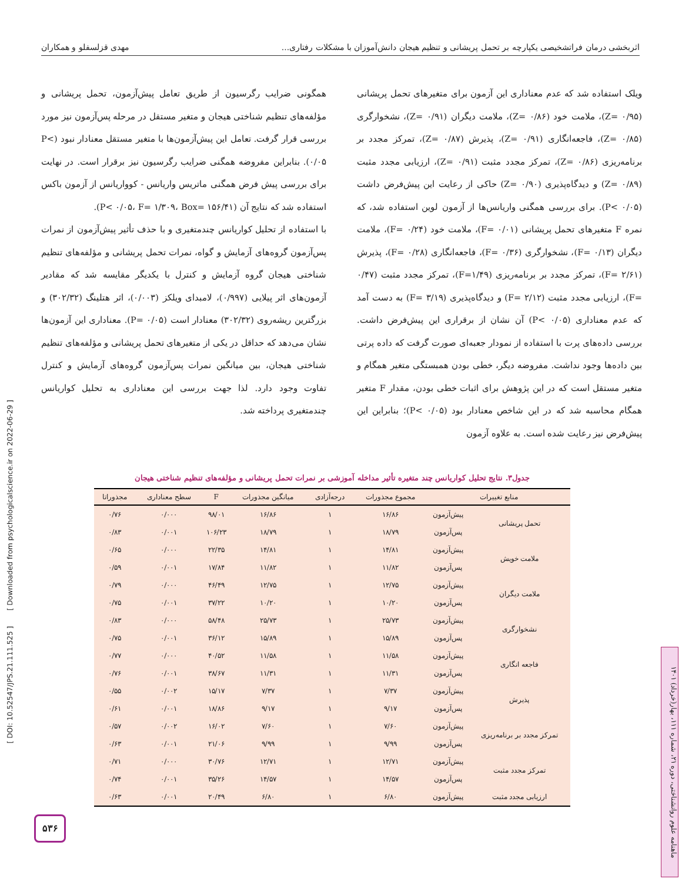اثربخشی درمان فراتشخیصی یکپارچه بر تحمل پریشانی و تنظیم هیجان دانش‌آموزان با مشکلات رفتاری... مهدی قزلسفلو و همکاران
ویلک استفاده شد که عدم معناداری این آزمون برای متغیرهای تحمل پریشانی (۰/۹۵ =Z)، ملامت خود (۰/۸۶ =Z)، ملامت دیگران (۰/۹۱ =Z)، نشخوارگری (۰/۸۵ =Z)، فاجعه‌انگاری (۰/۹۱ =Z)، پذیرش (۰/۸۷ =Z)، تمرکز مجدد بر برنامه‌ریزی (۰/۸۶ =Z)، تمرکز مجدد مثبت (۰/۹۱ =Z)، ارزیابی مجدد مثبت (۰/۸۹ =Z) و دیدگاه‌پذیری (۰/۹۰ =Z) حاکی از رعایت این پیش‌فرض داشت (P< ۰/۰۵). برای بررسی همگنی واریانس‌ها از آزمون لوین استفاده شد، که نمره F متغیرهای تحمل پریشانی (۰/۰۱ =F)، ملامت خود (۰/۲۴ =F)، ملامت دیگران (۰/۱۳ =F)، نشخوارگری (۰/۳۶ =F)، فاجعه‌انگاری (۰/۲۸ =F)، پذیرش (۲/۶۱ =F)، تمرکز مجدد بر برنامه‌ریزی (F=۱/۴۹)، تمرکز مجدد مثبت (۰/۴۷ =F)، ارزیابی مجدد مثبت (۲/۱۲ =F) و دیدگاه‌پذیری (۳/۱۹ =F) به دست آمد که عدم معناداری (P< ۰/۰۵) آن نشان از برقراری این پیش‌فرض داشت. بررسی داده‌های پرت با استفاده از نمودار جعبه‌ای صورت گرفت که داده پرتی بین داده‌ها وجود نداشت. مفروضه دیگر، خطی بودن همبستگی متغیر همگام و متغیر مستقل است که در این پژوهش برای اثبات خطی بودن، مقدار F متغیر همگام محاسبه شد که در این شاخص معنادار بود (P< ۰/۰۵)؛ بنابراین این پیش‌فرض نیز رعایت شده است. به علاوه آزمون
همگونی ضرایب رگرسیون از طریق تعامل پیش‌آزمون، تحمل پریشانی و مؤلفه‌های تنظیم شناختی هیجان و متغیر مستقل در مرحله پس‌آزمون نیز مورد بررسی قرار گرفت. تعامل این پیش‌آزمون‌ها با متغیر مستقل معنادار نبود (P< ۰/۰۵). بنابراین مفروضه همگنی ضرایب رگرسیون نیز برقرار است. در نهایت برای بررسی پیش فرض همگنی ماتریس واریانس - کوواریانس از آزمون باکس استفاده شد که نتایج آن (P< ۰/۰۵، F= ۱/۳۰۹، Box= ۱۵۶/۴۱).
با استفاده از تحلیل کواریانس چندمتغیری و با حذف تأثیر پیش‌آزمون از نمرات پس‌آزمون گروه‌های آزمایش و گواه، نمرات تحمل پریشانی و مؤلفه‌های تنظیم شناختی هیجان گروه آزمایش و کنترل با یکدیگر مقایسه شد که مقادیر آزمون‌های اثر پیلایی (۰/۹۹۷)، لامبدای ویلکز (۰/۰۰۳)، اثر هتلینگ (۳۰۲/۳۲) و بزرگترین ریشه‌روی (۳۰۲/۳۲) معنادار است (P= ۰/۰۵). معناداری این آزمون‌ها نشان می‌دهد که حداقل در یکی از متغیرهای تحمل پریشانی و مؤلفه‌های تنظیم شناختی هیجان، بین میانگین نمرات پس‌آزمون گروه‌های آزمایش و کنترل تفاوت وجود دارد. لذا جهت بررسی این معناداری به تحلیل کواریانس چندمتغیری پرداخته شد.
جدول۳. نتایج تحلیل کواریانس چند متغیره تأثیر مداخله آموزشی بر نمرات تحمل پریشانی و مؤلفه‌های تنظیم شناختی هیجان
| منابع تغییرات | | مجموع مجذورات | درجه‌آزادی | میانگین مجذورات | F | سطح معناداری | مجذوراتا |
| --- | --- | --- | --- | --- | --- | --- | --- |
| تحمل پریشانی | پیش‌آزمون | ۱۶/۸۶ | ۱ | ۱۶/۸۶ | ۹۸/۰۱ | ۰/۰۰۰ | ۰/۷۶ |
| | پس‌آزمون | ۱۸/۷۹ | ۱ | ۱۸/۷۹ | ۱۰۶/۲۳ | ۰/۰۰۱ | ۰/۸۳ |
| ملامت خویش | پیش‌آزمون | ۱۴/۸۱ | ۱ | ۱۴/۸۱ | ۲۲/۳۵ | ۰/۰۰۰ | ۰/۶۵ |
| | پس‌آزمون | ۱۱/۸۲ | ۱ | ۱۱/۸۲ | ۱۷/۸۴ | ۰/۰۰۱ | ۰/۵۹ |
| ملامت دیگران | پیش‌آزمون | ۱۲/۷۵ | ۱ | ۱۲/۷۵ | ۴۶/۴۹ | ۰/۰۰۰ | ۰/۷۹ |
| | پس‌آزمون | ۱۰/۲۰ | ۱ | ۱۰/۲۰ | ۳۷/۲۲ | ۰/۰۰۱ | ۰/۷۵ |
| نشخوارگری | پیش‌آزمون | ۲۵/۷۳ | ۱ | ۲۵/۷۳ | ۵۸/۴۸ | ۰/۰۰۰ | ۰/۸۳ |
| | پس‌آزمون | ۱۵/۸۹ | ۱ | ۱۵/۸۹ | ۳۶/۱۲ | ۰/۰۰۱ | ۰/۷۵ |
| فاجعه انگاری | پیش‌آزمون | ۱۱/۵۸ | ۱ | ۱۱/۵۸ | ۴۰/۵۲ | ۰/۰۰۰ | ۰/۷۷ |
| | پس‌آزمون | ۱۱/۳۱ | ۱ | ۱۱/۳۱ | ۳۸/۶۷ | ۰/۰۰۱ | ۰/۷۶ |
| پذیرش | پیش‌آزمون | ۷/۳۷ | ۱ | ۷/۳۷ | ۱۵/۱۷ | ۰/۰۰۲ | ۰/۵۵ |
| | پس‌آزمون | ۹/۱۷ | ۱ | ۹/۱۷ | ۱۸/۸۶ | ۰/۰۰۱ | ۰/۶۱ |
| تمرکز مجدد بر برنامه‌ریزی | پیش‌آزمون | ۷/۶۰ | ۱ | ۷/۶۰ | ۱۶/۰۲ | ۰/۰۰۲ | ۰/۵۷ |
| | پس‌آزمون | ۹/۹۹ | ۱ | ۹/۹۹ | ۲۱/۰۶ | ۰/۰۰۱ | ۰/۶۳ |
| تمرکز مجدد مثبت | پیش‌آزمون | ۱۲/۷۱ | ۱ | ۱۲/۷۱ | ۳۰/۷۶ | ۰/۰۰۰ | ۰/۷۱ |
| | پس‌آزمون | ۱۴/۵۷ | ۱ | ۱۴/۵۷ | ۳۵/۲۶ | ۰/۰۰۱ | ۰/۷۴ |
| ارزیابی مجدد مثبت | پیش‌آزمون | ۶/۸۰ | ۱ | ۶/۸۰ | ۲۰/۴۹ | ۰/۰۰۱ | ۰/۶۳ |
[ DOI: 10.52547/JPS.21.111.525 ] [ Downloaded from psychologicalscience.ir on 2022-06-29 ]
ماهنامه علوم روانشناختی، دوره ۲۱، شماره ۱۱۱، بهار(خرداد) ۱۴۰۱
۵۳۶